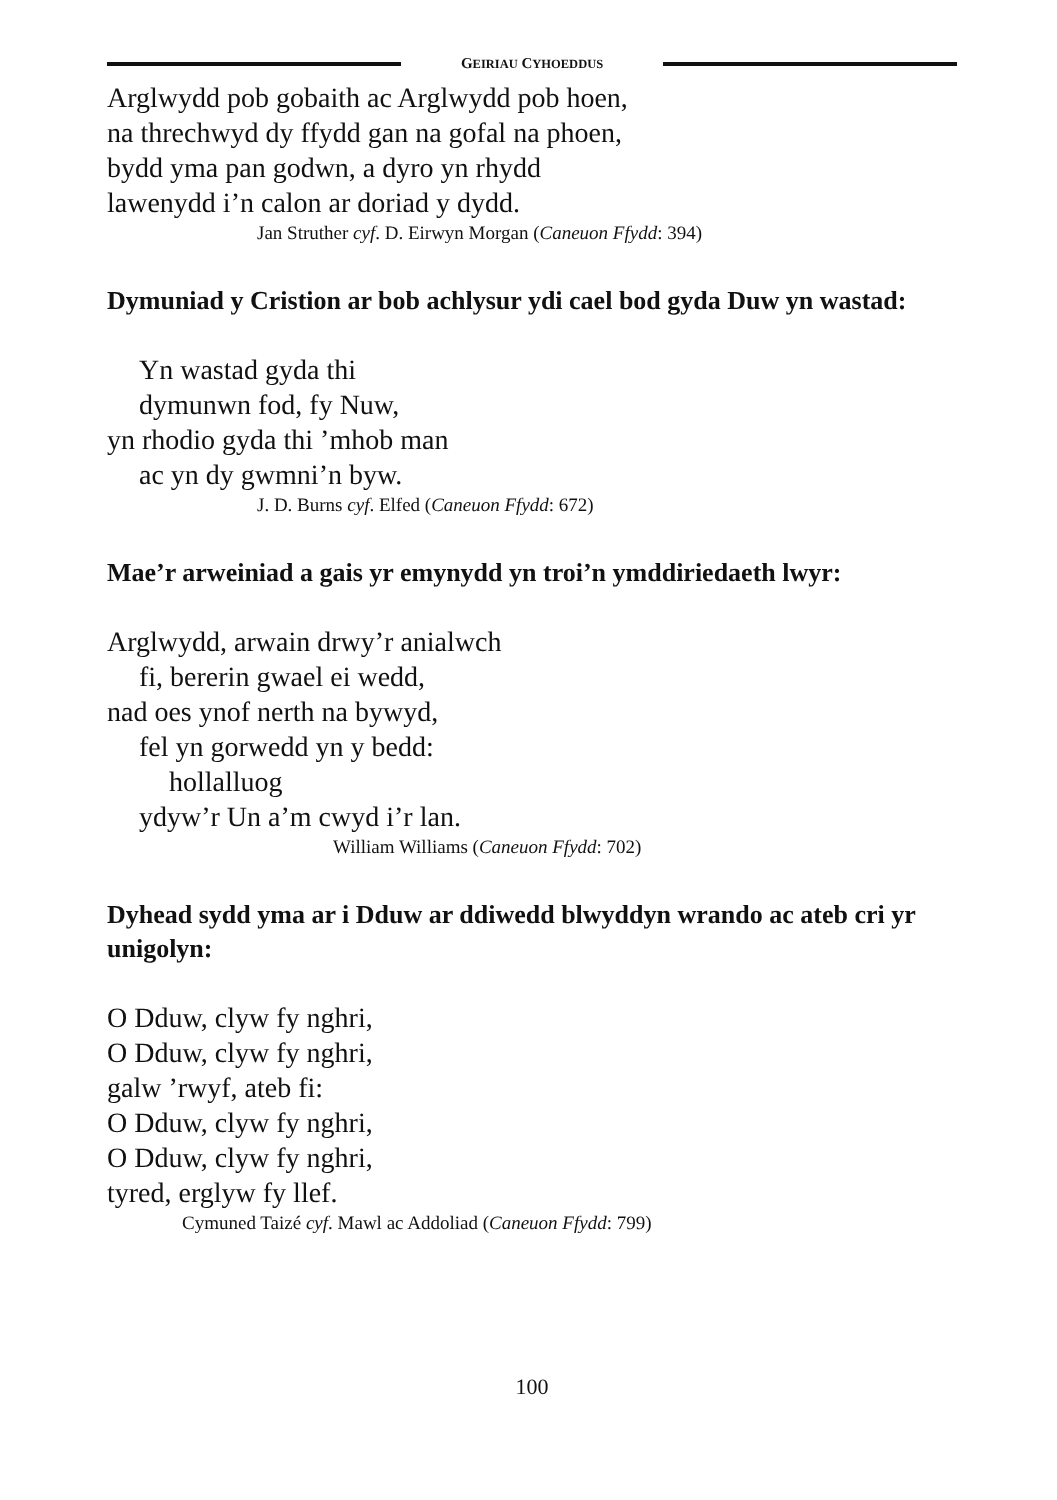GEIRIAU CYHOEDDUS
Arglwydd pob gobaith ac Arglwydd pob hoen,
na threchwyd dy ffydd gan na gofal na phoen,
bydd yma pan godwn, a dyro yn rhydd
lawenydd i’n calon ar doriad y dydd.
Jan Struther cyf. D. Eirwyn Morgan (Caneuon Ffydd: 394)
Dymuniad y Cristion ar bob achlysur ydi cael bod gyda Duw yn wastad:
Yn wastad gyda thi
dymunwn fod, fy Nuw,
yn rhodio gyda thi ’mhob man
ac yn dy gwmni’n byw.
J. D. Burns cyf. Elfed (Caneuon Ffydd: 672)
Mae’r arweiniad a gais yr emynydd yn troi’n ymddiriedaeth lwyr:
Arglwydd, arwain drwy’r anialwch
fi, bererin gwael ei wedd,
nad oes ynof nerth na bywyd,
fel yn gorwedd yn y bedd:
hollalluog
ydyw’r Un a’m cwyd i’r lan.
William Williams (Caneuon Ffydd: 702)
Dyhead sydd yma ar i Dduw ar ddiwedd blwyddyn wrando ac ateb cri yr unigolyn:
O Dduw, clyw fy nghri,
O Dduw, clyw fy nghri,
galw ’rwyf, ateb fi:
O Dduw, clyw fy nghri,
O Dduw, clyw fy nghri,
tyred, erglyw fy llef.
Cymuned Taizé cyf. Mawl ac Addoliad (Caneuon Ffydd: 799)
100